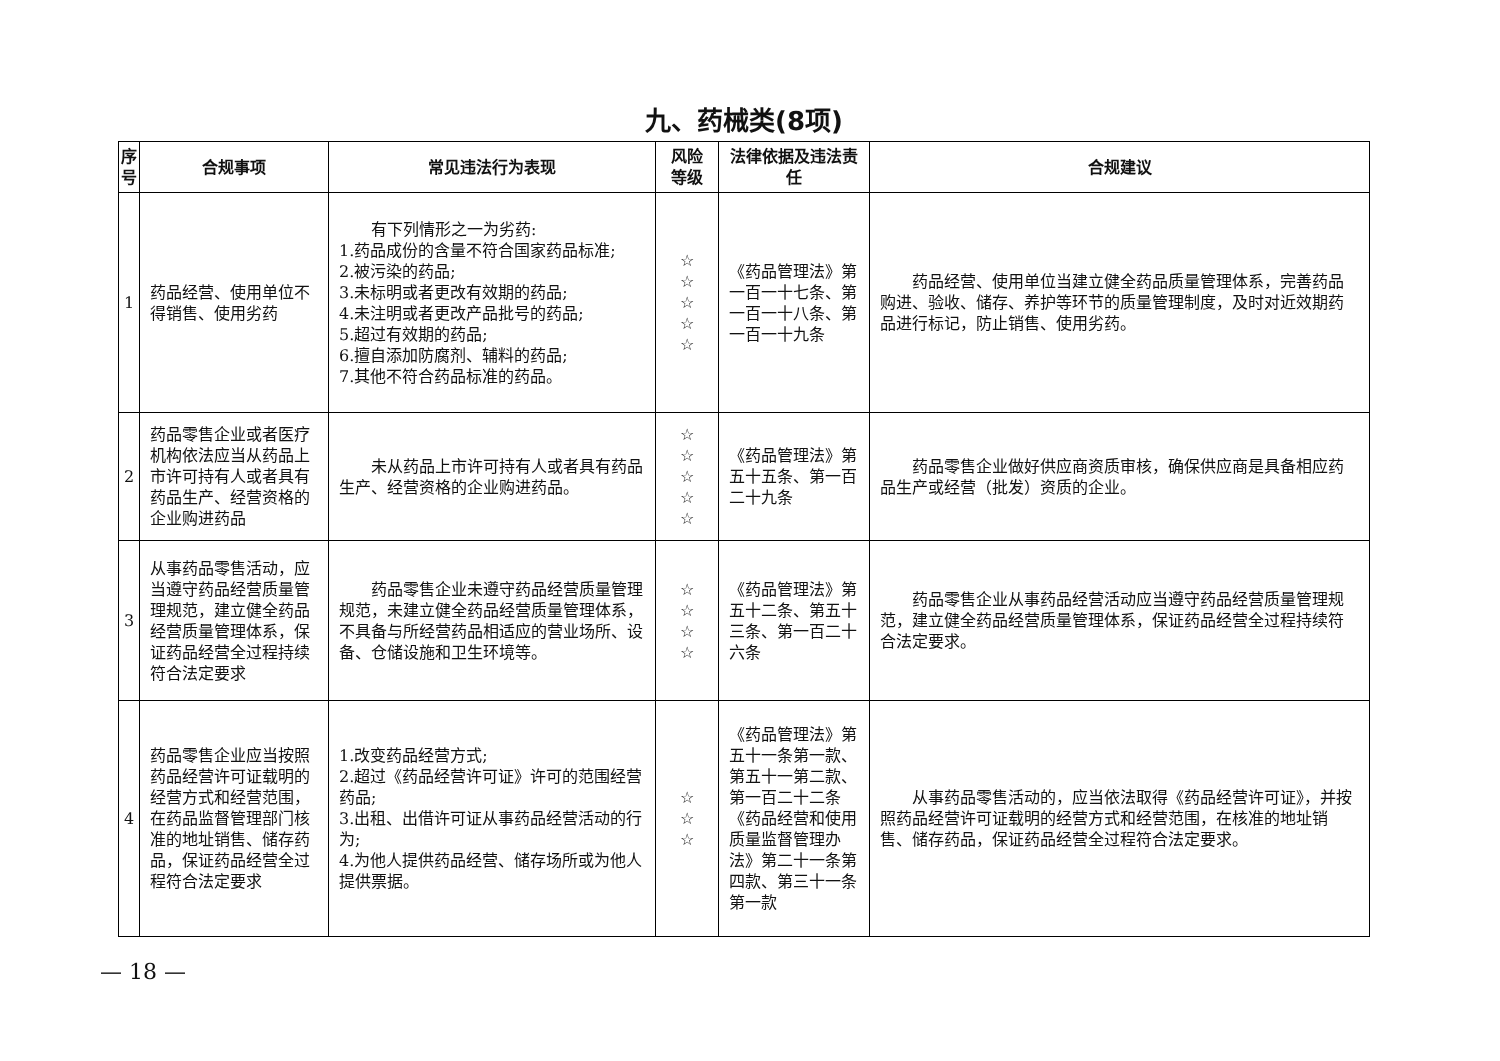九、药械类(8项)
| 序号 | 合规事项 | 常见违法行为表现 | 风险等级 | 法律依据及违法责任 | 合规建议 |
| --- | --- | --- | --- | --- | --- |
| 1 | 药品经营、使用单位不得销售、使用劣药 | 有下列情形之一为劣药: 1.药品成份的含量不符合国家药品标准; 2.被污染的药品; 3.未标明或者更改有效期的药品; 4.未注明或者更改产品批号的药品; 5.超过有效期的药品; 6.擅自添加防腐剂、辅料的药品; 7.其他不符合药品标准的药品。 | ☆ ☆ ☆ ☆ ☆ | 《药品管理法》第一百一十七条、第一百一十八条、第一百一十九条 | 药品经营、使用单位当建立健全药品质量管理体系，完善药品购进、验收、储存、养护等环节的质量管理制度，及时对近效期药品进行标记，防止销售、使用劣药。 |
| 2 | 药品零售企业或者医疗机构依法应当从药品上市许可持有人或者具有药品生产、经营资格的企业购进药品 | 未从药品上市许可持有人或者具有药品生产、经营资格的企业购进药品。 | ☆ ☆ ☆ ☆ ☆ | 《药品管理法》第五十五条、第一百二十九条 | 药品零售企业做好供应商资质审核，确保供应商是具备相应药品生产或经营（批发）资质的企业。 |
| 3 | 从事药品零售活动，应当遵守药品经营质量管理规范，建立健全药品经营质量管理体系，保证药品经营全过程持续符合法定要求 | 药品零售企业未遵守药品经营质量管理规范，未建立健全药品经营质量管理体系，不具备与所经营药品相适应的营业场所、设备、仓储设施和卫生环境等。 | ☆ ☆ ☆ ☆ | 《药品管理法》第五十二条、第五十三条、第一百二十六条 | 药品零售企业从事药品经营活动应当遵守药品经营质量管理规范，建立健全药品经营质量管理体系，保证药品经营全过程持续符合法定要求。 |
| 4 | 药品零售企业应当按照药品经营许可证载明的经营方式和经营范围，在药品监督管理部门核准的地址销售、储存药品，保证药品经营全过程符合法定要求 | 1.改变药品经营方式; 2.超过《药品经营许可证》许可的范围经营药品; 3.出租、出借许可证从事药品经营活动的行为; 4.为他人提供药品经营、储存场所或为他人提供票据。 | ☆ ☆ ☆ | 《药品管理法》第五十一条第一款、第五十一第二款、第一百二十二条《药品经营和使用质量监督管理办法》第二十一条第四款、第三十一条第一款 | 从事药品零售活动的，应当依法取得《药品经营许可证》，并按照药品经营许可证载明的经营方式和经营范围，在核准的地址销售、储存药品，保证药品经营全过程符合法定要求。 |
— 18 —